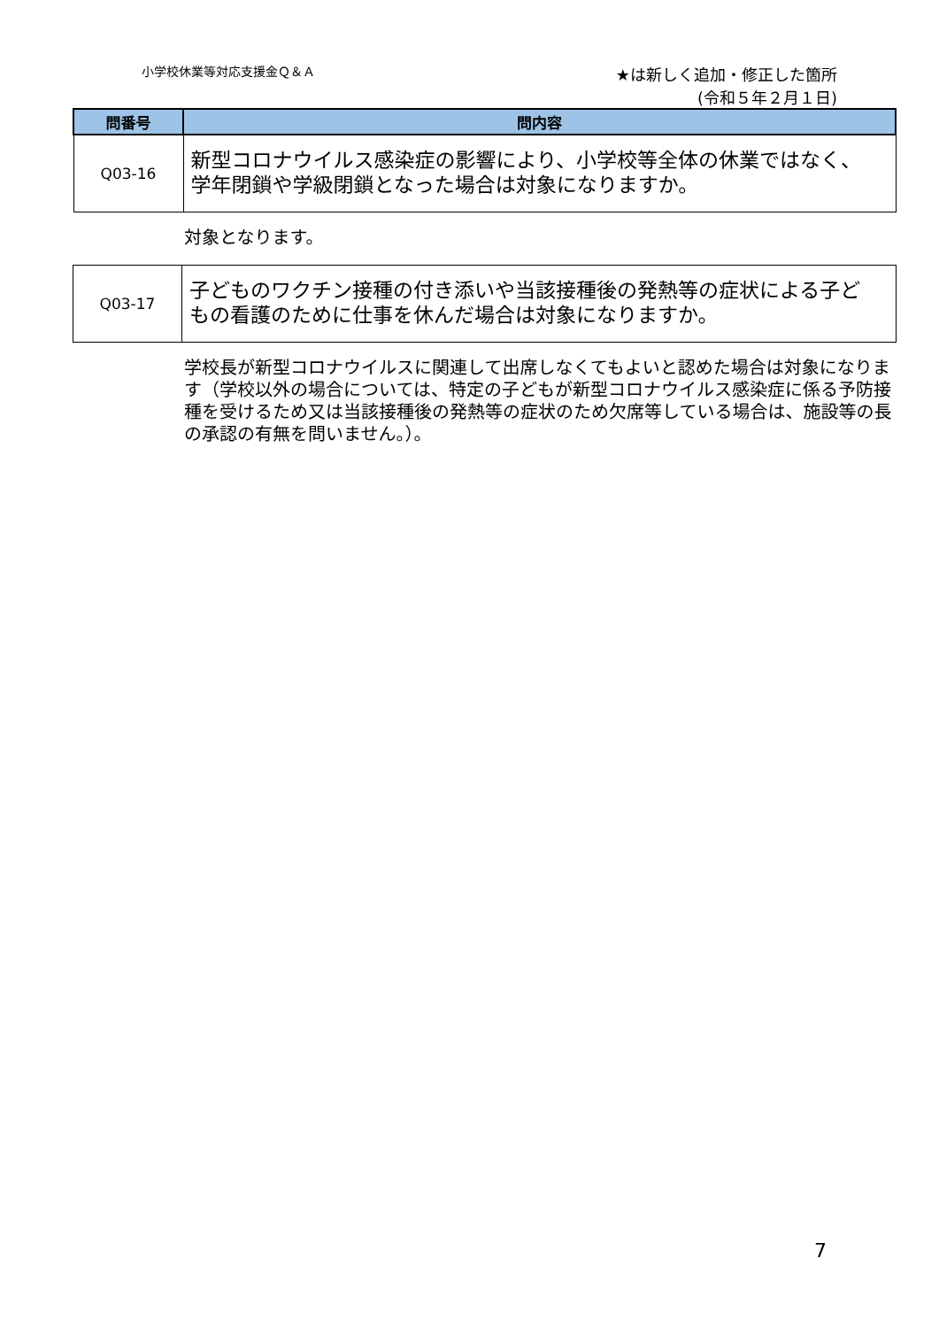小学校休業等対応支援金Ｑ＆Ａ
★は新しく追加・修正した箇所
(令和５年２月１日)
| 問番号 | 問内容 |
| --- | --- |
| Q03-16 | 新型コロナウイルス感染症の影響により、小学校等全体の休業ではなく、学年閉鎖や学級閉鎖となった場合は対象になりますか。 |
対象となります。
| Q03-17 | 子どものワクチン接種の付き添いや当該接種後の発熱等の症状による子どもの看護のために仕事を休んだ場合は対象になりますか。 |
学校長が新型コロナウイルスに関連して出席しなくてもよいと認めた場合は対象になります（学校以外の場合については、特定の子どもが新型コロナウイルス感染症に係る予防接種を受けるため又は当該接種後の発熱等の症状のため欠席等している場合は、施設等の長の承認の有無を問いません。）。
7